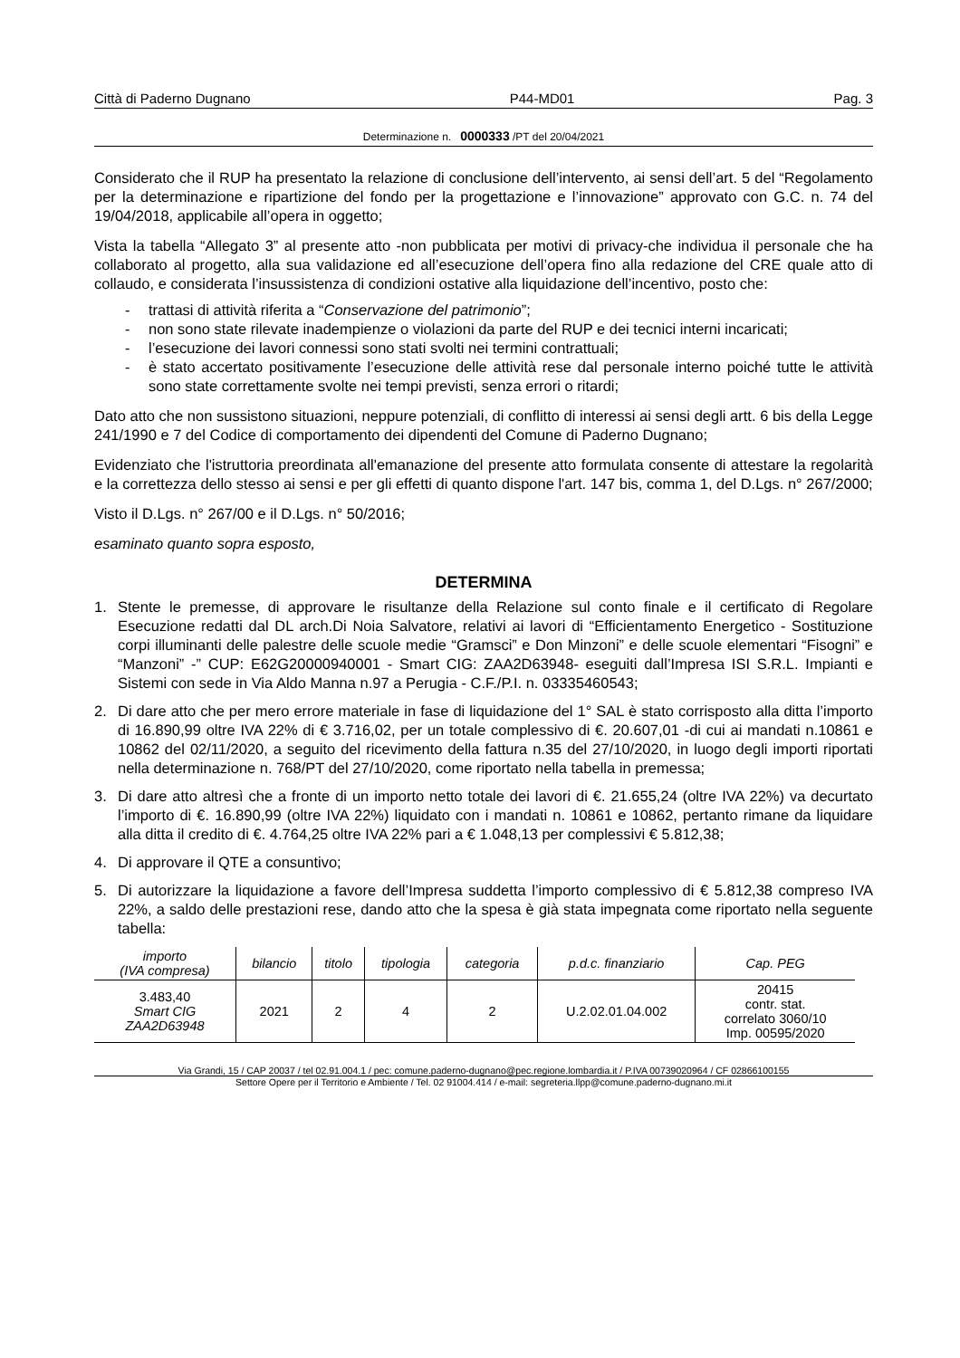Città di Paderno Dugnano P44-MD01 Pag. 3
Determinazione n. 0000333 /PT del 20/04/2021
Considerato che il RUP ha presentato la relazione di conclusione dell’intervento, ai sensi dell’art. 5 del “Regolamento per la determinazione e ripartizione del fondo per la progettazione e l’innovazione” approvato con G.C. n. 74 del 19/04/2018, applicabile all’opera in oggetto;
Vista la tabella “Allegato 3” al presente atto -non pubblicata per motivi di privacy-che individua il personale che ha collaborato al progetto, alla sua validazione ed all’esecuzione dell’opera fino alla redazione del CRE quale atto di collaudo, e considerata l’insussistenza di condizioni ostative alla liquidazione dell’incentivo, posto che:
- trattasi di attività riferita a “Conservazione del patrimonio”;
- non sono state rilevate inadempienze o violazioni da parte del RUP e dei tecnici interni incaricati;
- l’esecuzione dei lavori connessi sono stati svolti nei termini contrattuali;
- è stato accertato positivamente l’esecuzione delle attività rese dal personale interno poiché tutte le attività sono state correttamente svolte nei tempi previsti, senza errori o ritardi;
Dato atto che non sussistono situazioni, neppure potenziali, di conflitto di interessi ai sensi degli artt. 6 bis della Legge 241/1990 e 7 del Codice di comportamento dei dipendenti del Comune di Paderno Dugnano;
Evidenziato che l'istruttoria preordinata all'emanazione del presente atto formulata consente di attestare la regolarità e la correttezza dello stesso ai sensi e per gli effetti di quanto dispone l'art. 147 bis, comma 1, del D.Lgs. n° 267/2000;
Visto il D.Lgs. n° 267/00 e il D.Lgs. n° 50/2016;
esaminato quanto sopra esposto,
DETERMINA
1. Stente le premesse, di approvare le risultanze della Relazione sul conto finale e il certificato di Regolare Esecuzione redatti dal DL arch.Di Noia Salvatore, relativi ai lavori di “Efficientamento Energetico - Sostituzione corpi illuminanti delle palestre delle scuole medie “Gramsci” e Don Minzoni” e delle scuole elementari “Fisogni” e “Manzoni” -” CUP: E62G20000940001 - Smart CIG: ZAA2D63948- eseguiti dall’Impresa ISI S.R.L. Impianti e Sistemi con sede in Via Aldo Manna n.97 a Perugia - C.F./P.I. n. 03335460543;
2. Di dare atto che per mero errore materiale in fase di liquidazione del 1° SAL è stato corrisposto alla ditta l’importo di 16.890,99 oltre IVA 22% di € 3.716,02, per un totale complessivo di €. 20.607,01 -di cui ai mandati n.10861 e 10862 del 02/11/2020, a seguito del ricevimento della fattura n.35 del 27/10/2020, in luogo degli importi riportati nella determinazione n. 768/PT del 27/10/2020, come riportato nella tabella in premessa;
3. Di dare atto altresì che a fronte di un importo netto totale dei lavori di €. 21.655,24 (oltre IVA 22%) va decurtato l’importo di €. 16.890,99 (oltre IVA 22%) liquidato con i mandati n. 10861 e 10862, pertanto rimane da liquidare alla ditta il credito di €. 4.764,25 oltre IVA 22% pari a € 1.048,13 per complessivi € 5.812,38;
4. Di approvare il QTE a consuntivo;
5. Di autorizzare la liquidazione a favore dell’Impresa suddetta l’importo complessivo di € 5.812,38 compreso IVA 22%, a saldo delle prestazioni rese, dando atto che la spesa è già stata impegnata come riportato nella seguente tabella:
| importo (IVA compresa) | bilancio | titolo | tipologia | categoria | p.d.c. finanziario | Cap. PEG |
| --- | --- | --- | --- | --- | --- | --- |
| 3.483,40 Smart CIG ZAA2D63948 | 2021 | 2 | 4 | 2 | U.2.02.01.04.002 | 20415 contr. stat. correlato 3060/10 Imp. 00595/2020 |
Via Grandi, 15 / CAP 20037 / tel 02.91.004.1 / pec: comune.paderno-dugnano@pec.regione.lombardia.it / P.IVA 00739020964 / CF 02866100155
Settore Opere per il Territorio e Ambiente / Tel. 02 91004.414 / e-mail: segreteria.llpp@comune.paderno-dugnano.mi.it